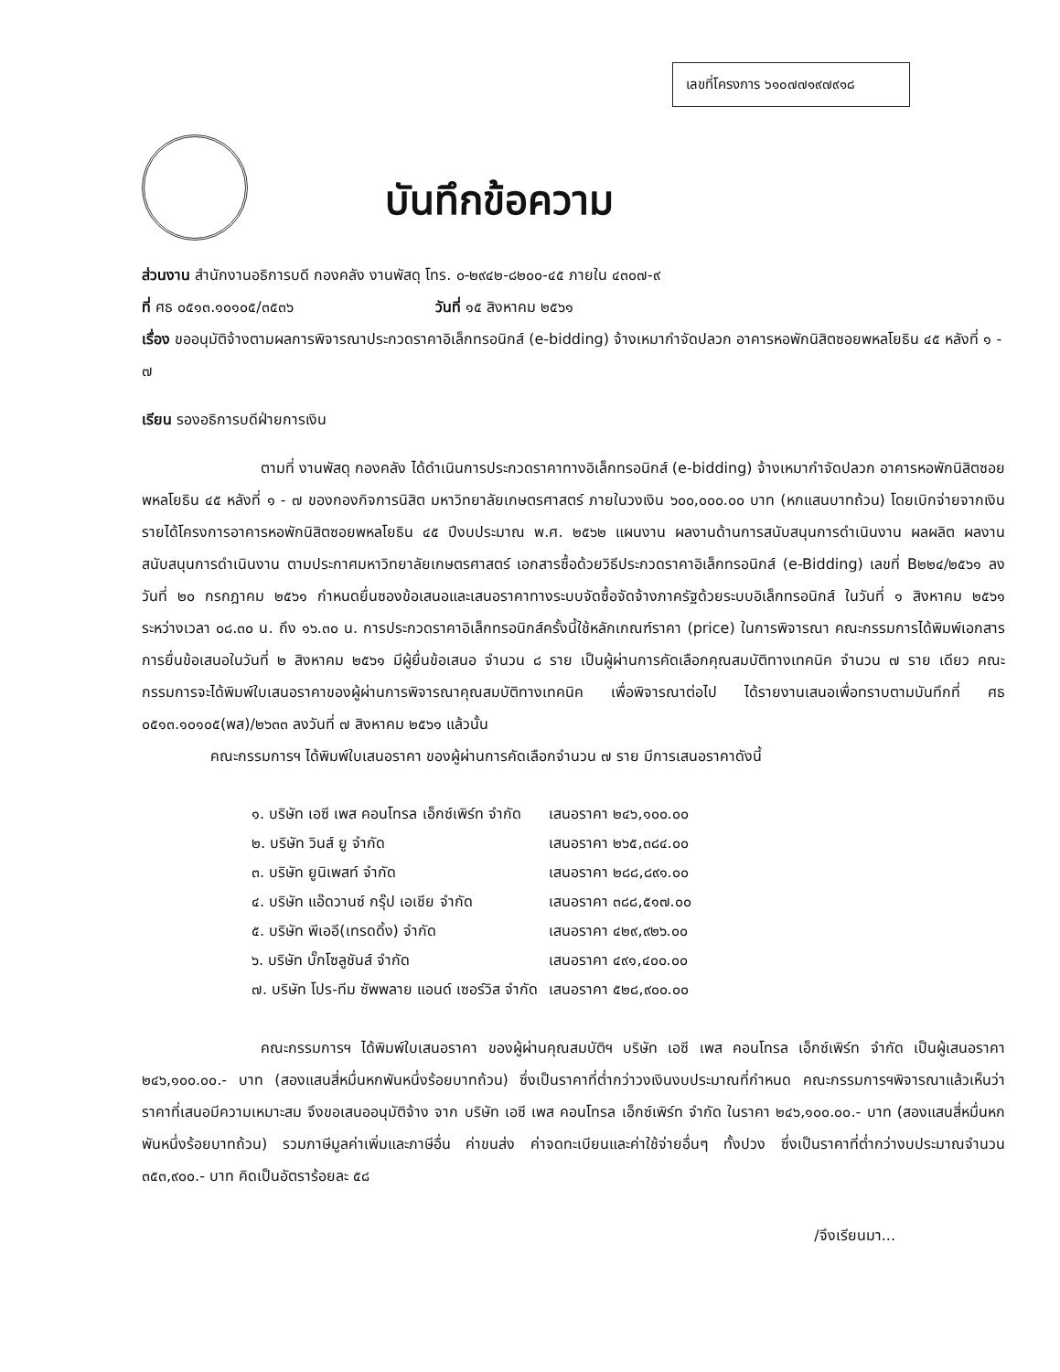เลขที่โครงการ ๖๑๐๗๗๑๙๗๙๑๘
บันทึกข้อความ
ส่วนงาน สำนักงานอธิการบดี กองคลัง งานพัสดุ โทร. ๐-๒๙๔๒-๘๒๐๐-๔๕ ภายใน ๔๓๐๗-๙
ที่ ศธ ๐๕๑๓.๑๐๑๐๕/๓๕๓๖ วันที่ ๑๕ สิงหาคม ๒๕๖๑
เรื่อง ขออนุมัติจ้างตามผลการพิจารณาประกวดราคาอิเล็กทรอนิกส์ (e-bidding) จ้างเหมากำจัดปลวก อาคารหอพักนิสิตซอยพหลโยธิน ๔๕ หลังที่ ๑ - ๗
เรียน รองอธิการบดีฝ่ายการเงิน
ตามที่ งานพัสดุ กองคลัง ได้ดำเนินการประกวดราคาทางอิเล็กทรอนิกส์ (e-bidding) จ้างเหมากำจัดปลวก อาคารหอพักนิสิตซอยพหลโยธิน ๔๕ หลังที่ ๑ - ๗ ของกองกิจการนิสิต มหาวิทยาลัยเกษตรศาสตร์ ภายในวงเงิน ๖๐๐,๐๐๐.๐๐ บาท (หกแสนบาทถ้วน) โดยเบิกจ่ายจากเงินรายได้โครงการอาคารหอพักนิสิตซอยพหลโยธิน ๔๕ ปีงบประมาณ พ.ศ. ๒๕๖๒ แผนงาน ผลงานด้านการสนับสนุนการดำเนินงาน ผลผลิต ผลงานสนับสนุนการดำเนินงาน ตามประกาศมหาวิทยาลัยเกษตรศาสตร์ เอกสารซื้อด้วยวิธีประกวดราคาอิเล็กทรอนิกส์ (e-Bidding) เลขที่ B๒๒๔/๒๕๖๑ ลงวันที่ ๒๐ กรกฎาคม ๒๕๖๑ กำหนดยื่นซองข้อเสนอและเสนอราคาทางระบบจัดซื้อจัดจ้างภาครัฐด้วยระบบอิเล็กทรอนิกส์ ในวันที่ ๑ สิงหาคม ๒๕๖๑ ระหว่างเวลา ๐๘.๓๐ น. ถึง ๑๖.๓๐ น. การประกวดราคาอิเล็กทรอนิกส์ครั้งนี้ใช้หลักเกณฑ์ราคา (price) ในการพิจารณา คณะกรรมการได้พิมพ์เอกสารการยื่นข้อเสนอในวันที่ ๒ สิงหาคม ๒๕๖๑ มีผู้ยื่นข้อเสนอ จำนวน ๘ ราย เป็นผู้ผ่านการคัดเลือกคุณสมบัติทางเทคนิค จำนวน ๗ ราย เดียว คณะกรรมการจะได้พิมพ์ใบเสนอราคาของผู้ผ่านการพิจารณาคุณสมบัติทางเทคนิค เพื่อพิจารณาต่อไป ได้รายงานเสนอเพื่อทราบตามบันทึกที่ ศธ ๐๕๑๓.๑๐๑๐๕(พส)/๒๖๓๓ ลงวันที่ ๗ สิงหาคม ๒๕๖๑ แล้วนั้น
คณะกรรมการฯ ได้พิมพ์ใบเสนอราคา ของผู้ผ่านการคัดเลือกจำนวน ๗ ราย มีการเสนอราคาดังนี้
| ๑. บริษัท เอซี เพส คอนโทรล เอ็กซ์เพิร์ท จำกัด | เสนอราคา ๒๔๖,๑๐๐.๐๐ |
| ๒. บริษัท วินส์ ยู จำกัด | เสนอราคา ๒๖๕,๓๘๔.๐๐ |
| ๓. บริษัท ยูนิเพสท์ จำกัด | เสนอราคา ๒๘๘,๘๙๑.๐๐ |
| ๔. บริษัท แอ๊ดวานซ์ กรุ๊ป เอเชีย จำกัด | เสนอราคา ๓๘๘,๕๑๗.๐๐ |
| ๕. บริษัท พีเออี(เทรดดิ้ง) จำกัด | เสนอราคา ๔๒๙,๙๒๖.๐๐ |
| ๖. บริษัท บั๊กโซลูชันส์ จำกัด | เสนอราคา ๔๙๑,๔๐๐.๐๐ |
| ๗. บริษัท โปร-ทีม ซัพพลาย แอนด์ เซอร์วิส จำกัด | เสนอราคา ๕๒๘,๙๐๐.๐๐ |
คณะกรรมการฯ ได้พิมพ์ใบเสนอราคา ของผู้ผ่านคุณสมบัติฯ บริษัท เอซี เพส คอนโทรล เอ็กซ์เพิร์ท จำกัด เป็นผู้เสนอราคา ๒๔๖,๑๐๐.๐๐.- บาท (สองแสนสี่หมื่นหกพันหนึ่งร้อยบาทถ้วน) ซึ่งเป็นราคาที่ต่ำกว่าวงเงินงบประมาณที่กำหนด คณะกรรมการฯพิจารณาแล้วเห็นว่าราคาที่เสนอมีความเหมาะสม จึงขอเสนออนุมัติจ้าง จาก บริษัท เอซี เพส คอนโทรล เอ็กซ์เพิร์ท จำกัด ในราคา ๒๔๖,๑๐๐.๐๐.- บาท (สองแสนสี่หมื่นหกพันหนึ่งร้อยบาทถ้วน) รวมภาษีมูลค่าเพิ่มและภาษีอื่น ค่าขนส่ง ค่าจดทะเบียนและค่าใช้จ่ายอื่นๆ ทั้งปวง ซึ่งเป็นราคาที่ต่ำกว่างบประมาณจำนวน ๓๕๓,๙๐๐.- บาท คิดเป็นอัตราร้อยละ ๕๘
/จึงเรียนมา...